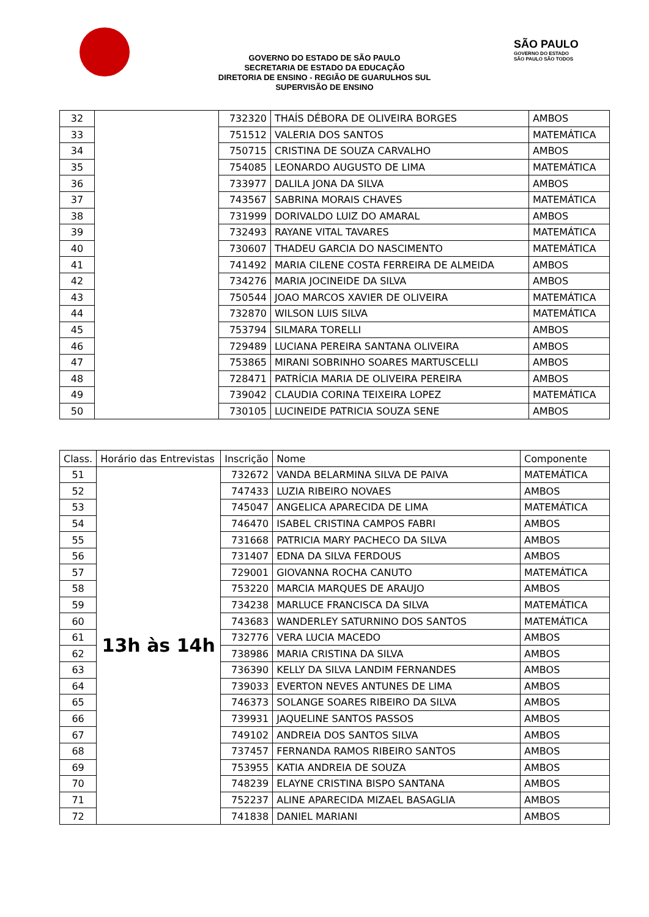GOVERNO DO ESTADO DE SÃO PAULO
SECRETARIA DE ESTADO DA EDUCAÇÃO
DIRETORIA DE ENSINO - REGIÃO DE GUARULHOS SUL
SUPERVISÃO DE ENSINO
SÃO PAULO
GOVERNO DO ESTADO
SÃO PAULO SÃO TODOS
| 32 | | 732320 | THAÍS DÉBORA DE OLIVEIRA BORGES | AMBOS |
| 33 | | 751512 | VALERIA DOS SANTOS | MATEMÁTICA |
| 34 | | 750715 | CRISTINA DE SOUZA CARVALHO | AMBOS |
| 35 | | 754085 | LEONARDO AUGUSTO DE LIMA | MATEMÁTICA |
| 36 | | 733977 | DALILA JONA DA SILVA | AMBOS |
| 37 | | 743567 | SABRINA MORAIS CHAVES | MATEMÁTICA |
| 38 | | 731999 | DORIVALDO LUIZ DO AMARAL | AMBOS |
| 39 | | 732493 | RAYANE VITAL TAVARES | MATEMÁTICA |
| 40 | | 730607 | THADEU GARCIA DO NASCIMENTO | MATEMÁTICA |
| 41 | | 741492 | MARIA CILENE COSTA FERREIRA DE ALMEIDA | AMBOS |
| 42 | | 734276 | MARIA JOCINEIDE DA SILVA | AMBOS |
| 43 | | 750544 | JOAO MARCOS XAVIER DE OLIVEIRA | MATEMÁTICA |
| 44 | | 732870 | WILSON LUIS SILVA | MATEMÁTICA |
| 45 | | 753794 | SILMARA TORELLI | AMBOS |
| 46 | | 729489 | LUCIANA PEREIRA SANTANA OLIVEIRA | AMBOS |
| 47 | | 753865 | MIRANI SOBRINHO SOARES MARTUSCELLI | AMBOS |
| 48 | | 728471 | PATRÍCIA MARIA DE OLIVEIRA PEREIRA | AMBOS |
| 49 | | 739042 | CLAUDIA CORINA TEIXEIRA LOPEZ | MATEMÁTICA |
| 50 | | 730105 | LUCINEIDE PATRICIA SOUZA SENE | AMBOS |
| Class. | Horário das Entrevistas | Inscrição | Nome | Componente |
| --- | --- | --- | --- | --- |
| 51 | 13h às 14h | 732672 | VANDA BELARMINA SILVA DE PAIVA | MATEMÁTICA |
| 52 | | 747433 | LUZIA RIBEIRO NOVAES | AMBOS |
| 53 | | 745047 | ANGELICA APARECIDA DE LIMA | MATEMÁTICA |
| 54 | | 746470 | ISABEL CRISTINA CAMPOS FABRI | AMBOS |
| 55 | | 731668 | PATRICIA MARY PACHECO DA SILVA | AMBOS |
| 56 | | 731407 | EDNA DA SILVA FERDOUS | AMBOS |
| 57 | | 729001 | GIOVANNA ROCHA CANUTO | MATEMÁTICA |
| 58 | | 753220 | MARCIA MARQUES DE ARAUJO | AMBOS |
| 59 | | 734238 | MARLUCE FRANCISCA DA SILVA | MATEMÁTICA |
| 60 | | 743683 | WANDERLEY SATURNINO DOS SANTOS | MATEMÁTICA |
| 61 | | 732776 | VERA LUCIA MACEDO | AMBOS |
| 62 | | 738986 | MARIA CRISTINA DA SILVA | AMBOS |
| 63 | | 736390 | KELLY DA SILVA LANDIM FERNANDES | AMBOS |
| 64 | | 739033 | EVERTON NEVES ANTUNES DE LIMA | AMBOS |
| 65 | | 746373 | SOLANGE SOARES RIBEIRO DA SILVA | AMBOS |
| 66 | | 739931 | JAQUELINE SANTOS PASSOS | AMBOS |
| 67 | | 749102 | ANDREIA DOS SANTOS SILVA | AMBOS |
| 68 | | 737457 | FERNANDA RAMOS RIBEIRO SANTOS | AMBOS |
| 69 | | 753955 | KATIA ANDREIA DE SOUZA | AMBOS |
| 70 | | 748239 | ELAYNE CRISTINA BISPO SANTANA | AMBOS |
| 71 | | 752237 | ALINE APARECIDA MIZAEL BASAGLIA | AMBOS |
| 72 | | 741838 | DANIEL MARIANI | AMBOS |